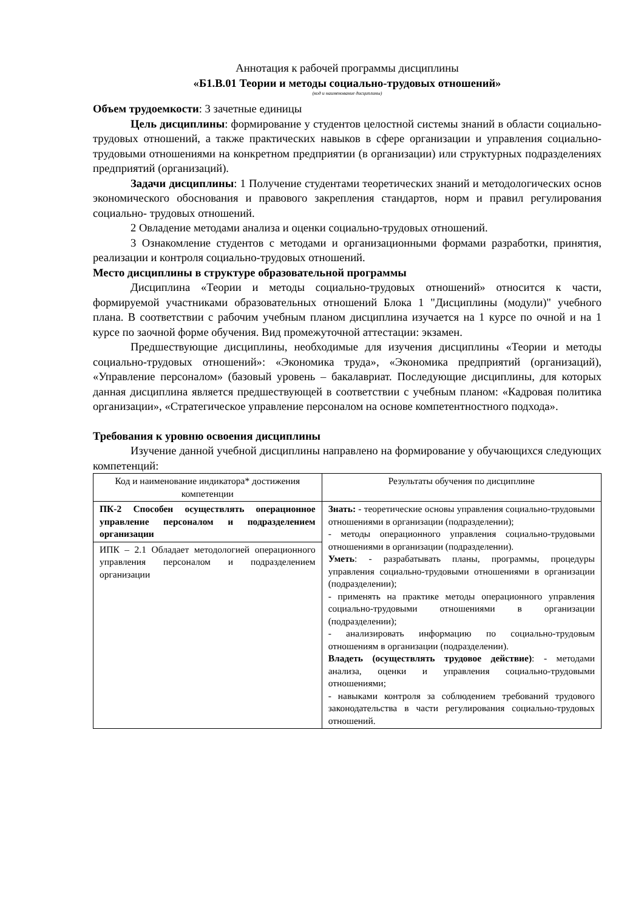Аннотация к рабочей программы дисциплины
«Б1.В.01 Теории и методы социально-трудовых отношений»
(код и наименование дисциплины)
Объем трудоемкости: 3 зачетные единицы
Цель дисциплины: формирование у студентов целостной системы знаний в области социально-трудовых отношений, а также практических навыков в сфере организации и управления социально-трудовыми отношениями на конкретном предприятии (в организации) или структурных подразделениях предприятий (организаций).
Задачи дисциплины: 1 Получение студентами теоретических знаний и методологических основ экономического обоснования и правового закрепления стандартов, норм и правил регулирования социально- трудовых отношений.
2 Овладение методами анализа и оценки социально-трудовых отношений.
3 Ознакомление студентов с методами и организационными формами разработки, принятия, реализации и контроля социально-трудовых отношений.
Место дисциплины в структуре образовательной программы
Дисциплина «Теории и методы социально-трудовых отношений» относится к части, формируемой участниками образовательных отношений Блока 1 "Дисциплины (модули)" учебного плана. В соответствии с рабочим учебным планом дисциплина изучается на 1 курсе по очной и на 1 курсе по заочной форме обучения. Вид промежуточной аттестации: экзамен.
Предшествующие дисциплины, необходимые для изучения дисциплины «Теории и методы социально-трудовых отношений»: «Экономика труда», «Экономика предприятий (организаций), «Управление персоналом» (базовый уровень – бакалавриат. Последующие дисциплины, для которых данная дисциплина является предшествующей в соответствии с учебным планом: «Кадровая политика организации», «Стратегическое управление персоналом на основе компетентностного подхода».
Требования к уровню освоения дисциплины
Изучение данной учебной дисциплины направлено на формирование у обучающихся следующих компетенций:
| Код и наименование индикатора* достижения компетенции | Результаты обучения по дисциплине |
| ПК-2 Способен осуществлять операционное управление персоналом и подразделением организации ИПК – 2.1 Обладает методологией операционного управления персоналом и подразделением организации | Знать: - теоретические основы управления социально-трудовыми отношениями в организации (подразделении); - методы операционного управления социально-трудовыми отношениями в организации (подразделении). Уметь : - разрабатывать планы, программы, процедуры управления социально-трудовыми отношениями в организации (подразделении); - применять на практике методы операционного управления социально-трудовыми отношениями в организации (подразделении); - анализировать информацию по социально-трудовым отношениям в организации (подразделении). Владеть (осуществлять трудовое действие) : - методами анализа, оценки и управления социально-трудовыми отношениями; - навыками контроля за соблюдением требований трудового законодательства в части регулирования социально-трудовых отношений. |